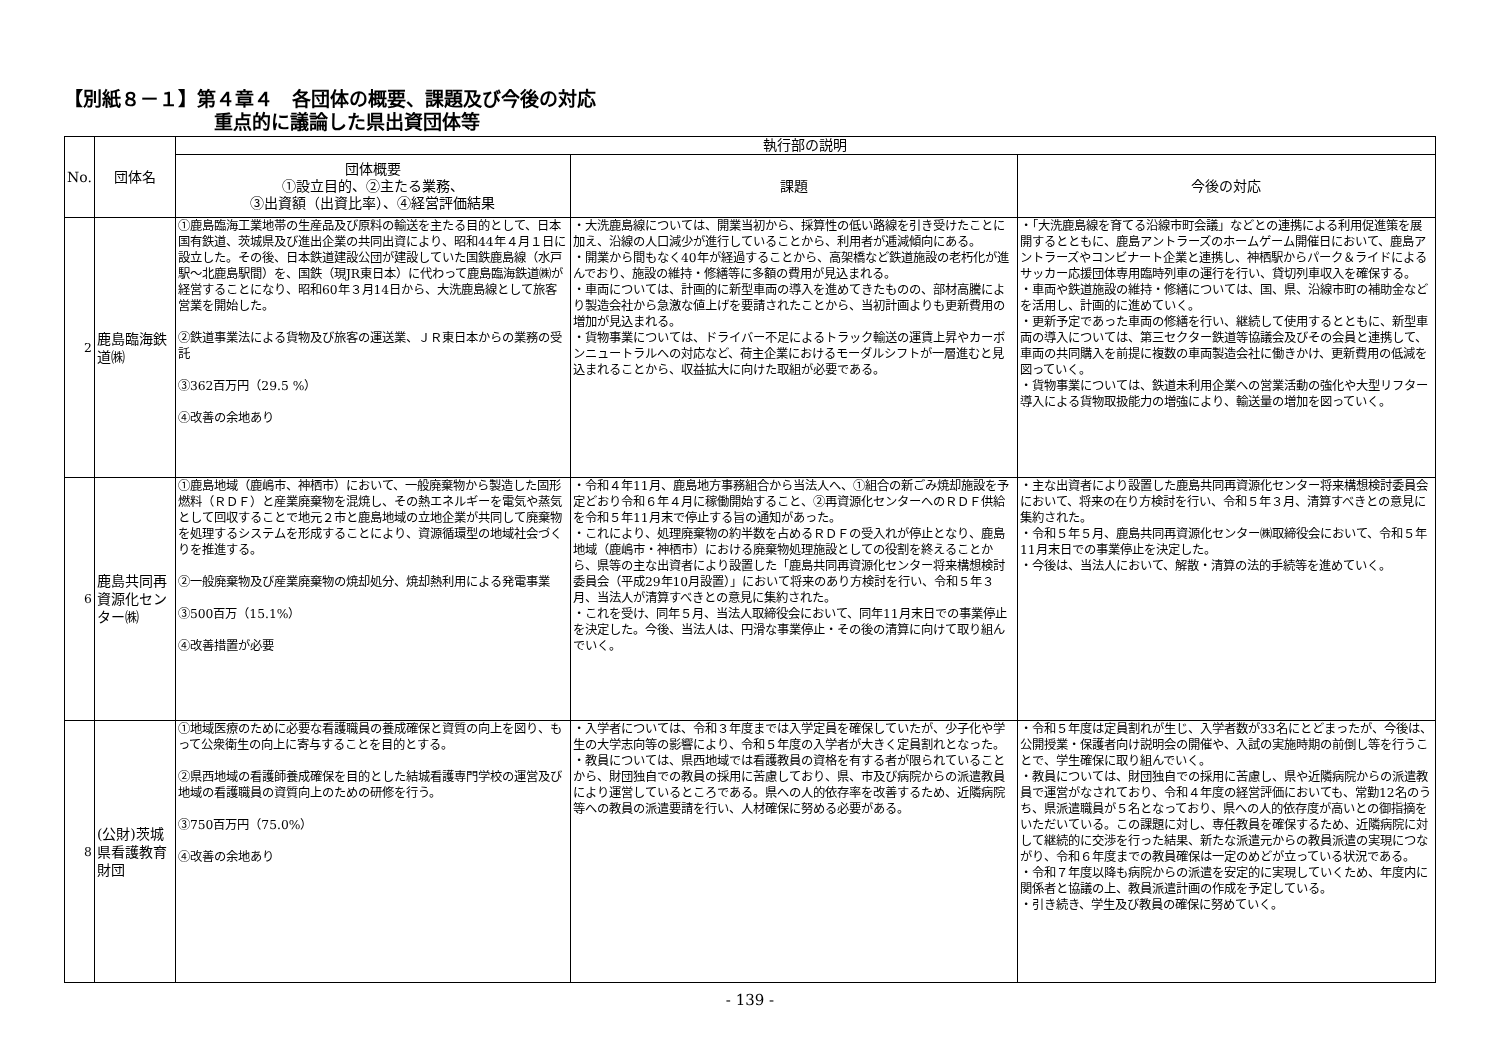【別紙８－１】第４章４　各団体の概要、課題及び今後の対応
重点的に議論した県出資団体等
| No. | 団体名 | 執行部の説明 | | |
| --- | --- | --- | --- | --- |
| | | 団体概要 ①設立目的、②主たる業務、 ③出資額（出資比率）、④経営評価結果 | 課題 | 今後の対応 |
| 2 | 鹿島臨海鉄道㈱ | ①鹿島臨海工業地帯の生産品及び原料の輸送を主たる目的として、日本国有鉄道、茨城県及び進出企業の共同出資により、昭和44年４月１日に設立した。その後、日本鉄道建設公団が建設していた国鉄鹿島線（水戸駅～北鹿島駅間）を、国鉄（現JR東日本）に代わって鹿島臨海鉄道㈱が経営することになり、昭和60年３月14日から、大洗鹿島線として旅客営業を開始した。 ②鉄道事業法による貨物及び旅客の運送業、ＪＲ東日本からの業務の受託 ③362百万円（29.5 %） ④改善の余地あり | ・大洗鹿島線については、開業当初から、採算性の低い路線を引き受けたことに加え、沿線の人口減少が進行していることから、利用者が逓減傾向にある。 ・開業から間もなく40年が経過することから、高架橋など鉄道施設の老朽化が進んでおり、施設の維持・修繕等に多額の費用が見込まれる。 ・車両については、計画的に新型車両の導入を進めてきたものの、部材高騰により製造会社から急激な値上げを要請されたことから、当初計画よりも更新費用の増加が見込まれる。 ・貨物事業については、ドライバー不足によるトラック輸送の運賃上昇やカーボンニュートラルへの対応など、荷主企業におけるモーダルシフトが一層進むと見込まれることから、収益拡大に向けた取組が必要である。 | ・「大洗鹿島線を育てる沿線市町会議」などとの連携による利用促進策を展開するとともに、鹿島アントラーズのホームゲーム開催日において、鹿島アントラーズやコンビナート企業と連携し、神栖駅からパーク＆ライドによるサッカー応援団体専用臨時列車の運行を行い、貸切列車収入を確保する。 ・車両や鉄道施設の維持・修繕については、国、県、沿線市町の補助金などを活用し、計画的に進めていく。 ・更新予定であった車両の修繕を行い、継続して使用するとともに、新型車両の導入については、第三セクター鉄道等協議会及びその会員と連携して、車両の共同購入を前提に複数の車両製造会社に働きかけ、更新費用の低減を図っていく。 ・貨物事業については、鉄道未利用企業への営業活動の強化や大型リフター導入による貨物取扱能力の増強により、輸送量の増加を図っていく。 |
| 6 | 鹿島共同再資源化センター㈱ | ①鹿島地域（鹿嶋市、神栖市）において、一般廃棄物から製造した固形燃料（ＲＤＦ）と産業廃棄物を混焼し、その熱エネルギーを電気や蒸気として回収することで地元２市と鹿島地域の立地企業が共同して廃棄物を処理するシステムを形成することにより、資源循環型の地域社会づくりを推進する。 ②一般廃棄物及び産業廃棄物の焼却処分、焼却熱利用による発電事業 ③500百万（15.1%） ④改善措置が必要 | ・令和４年11月、鹿島地方事務組合から当法人へ、①組合の新ごみ焼却施設を予定どおり令和６年４月に稼働開始すること、②再資源化センターへのＲＤＦ供給を令和５年11月末で停止する旨の通知があった。 ・これにより、処理廃棄物の約半数を占めるＲＤＦの受入れが停止となり、鹿島地域（鹿嶋市・神栖市）における廃棄物処理施設としての役割を終えることから、県等の主な出資者により設置した「鹿島共同再資源化センター将来構想検討委員会（平成29年10月設置）」において将来のあり方検討を行い、令和５年３月、当法人が清算すべきとの意見に集約された。 ・これを受け、同年５月、当法人取締役会において、同年11月末日での事業停止を決定した。今後、当法人は、円滑な事業停止・その後の清算に向けて取り組んでいく。 | ・主な出資者により設置した鹿島共同再資源化センター将来構想検討委員会において、将来の在り方検討を行い、令和５年３月、清算すべきとの意見に集約された。 ・令和５年５月、鹿島共同再資源化センター㈱取締役会において、令和５年11月末日での事業停止を決定した。 ・今後は、当法人において、解散・清算の法的手続等を進めていく。 |
| 8 | (公財)茨城県看護教育財団 | ①地域医療のために必要な看護職員の養成確保と資質の向上を図り、もって公衆衛生の向上に寄与することを目的とする。 ②県西地域の看護師養成確保を目的とした結城看護専門学校の運営及び地域の看護職員の資質向上のための研修を行う。 ③750百万円（75.0%） ④改善の余地あり | ・入学者については、令和３年度までは入学定員を確保していたが、少子化や学生の大学志向等の影響により、令和５年度の入学者が大きく定員割れとなった。 ・教員については、県西地域では看護教員の資格を有する者が限られていることから、財団独自での教員の採用に苦慮しており、県、市及び病院からの派遣教員により運営しているところである。県への人的依存率を改善するため、近隣病院等への教員の派遣要請を行い、人材確保に努める必要がある。 | ・令和５年度は定員割れが生じ、入学者数が33名にとどまったが、今後は、公開授業・保護者向け説明会の開催や、入試の実施時期の前倒し等を行うことで、学生確保に取り組んでいく。 ・教員については、財団独自での採用に苦慮し、県や近隣病院からの派遣教員で運営がなされており、令和４年度の経営評価においても、常勤12名のうち、県派遣職員が５名となっており、県への人的依存度が高いとの御指摘をいただいている。この課題に対し、専任教員を確保するため、近隣病院に対して継続的に交渉を行った結果、新たな派遣元からの教員派遣の実現につながり、令和６年度までの教員確保は一定のめどが立っている状況である。 ・令和７年度以降も病院からの派遣を安定的に実現していくため、年度内に関係者と協議の上、教員派遣計画の作成を予定している。 ・引き続き、学生及び教員の確保に努めていく。 |
- 139 -